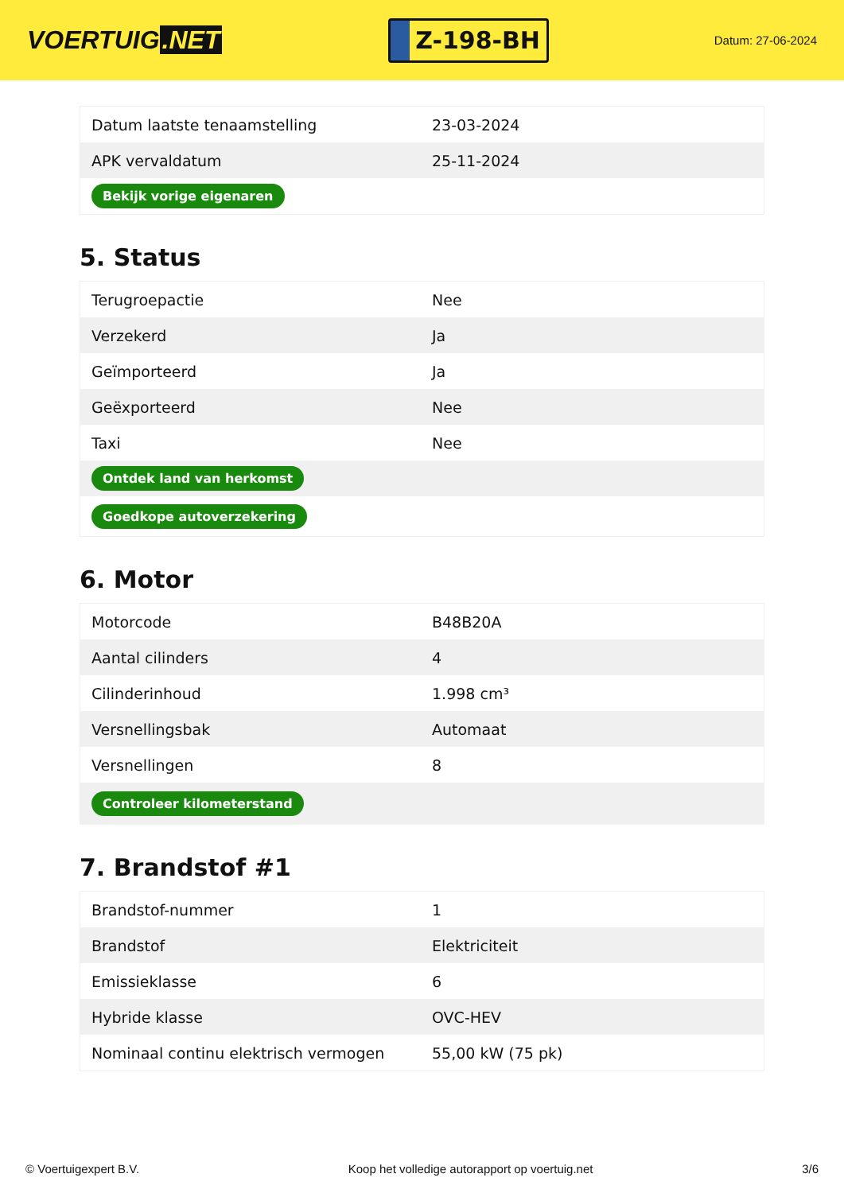VOERTUIG.NET
Z-198-BH
Datum: 27-06-2024
| Datum laatste tenaamstelling | 23-03-2024 |
| APK vervaldatum | 25-11-2024 |
| Bekijk vorige eigenaren | |
5. Status
| Terugroepactie | Nee |
| Verzekerd | Ja |
| Geïmporteerd | Ja |
| Geëxporteerd | Nee |
| Taxi | Nee |
| Ontdek land van herkomst | |
| Goedkope autoverzekering | |
6. Motor
| Motorcode | B48B20A |
| Aantal cilinders | 4 |
| Cilinderinhoud | 1.998 cm³ |
| Versnellingsbak | Automaat |
| Versnellingen | 8 |
| Controleer kilometerstand | |
7. Brandstof #1
| Brandstof-nummer | 1 |
| Brandstof | Elektriciteit |
| Emissieklasse | 6 |
| Hybride klasse | OVC-HEV |
| Nominaal continu elektrisch vermogen | 55,00 kW (75 pk) |
© Voertuigexpert B.V. Koop het volledige autorapport op voertuig.net 3/6